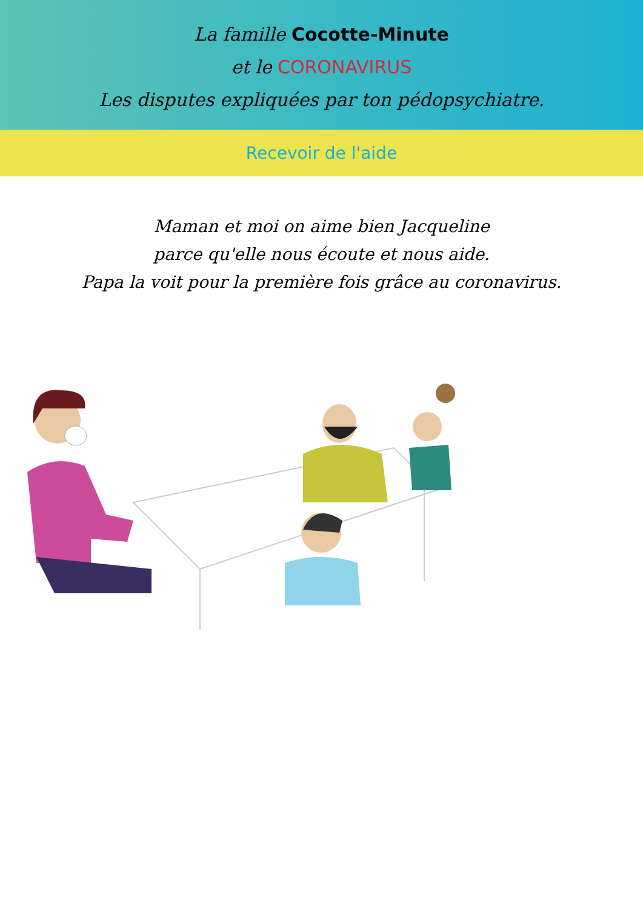La famille Cocotte-Minute
et le CORONAVIRUS
Les disputes expliquées par ton pédopsychiatre.
Recevoir de l'aide
Maman et moi on aime bien Jacqueline
parce qu'elle nous écoute et nous aide.
Papa la voit pour la première fois grâce au coronavirus.